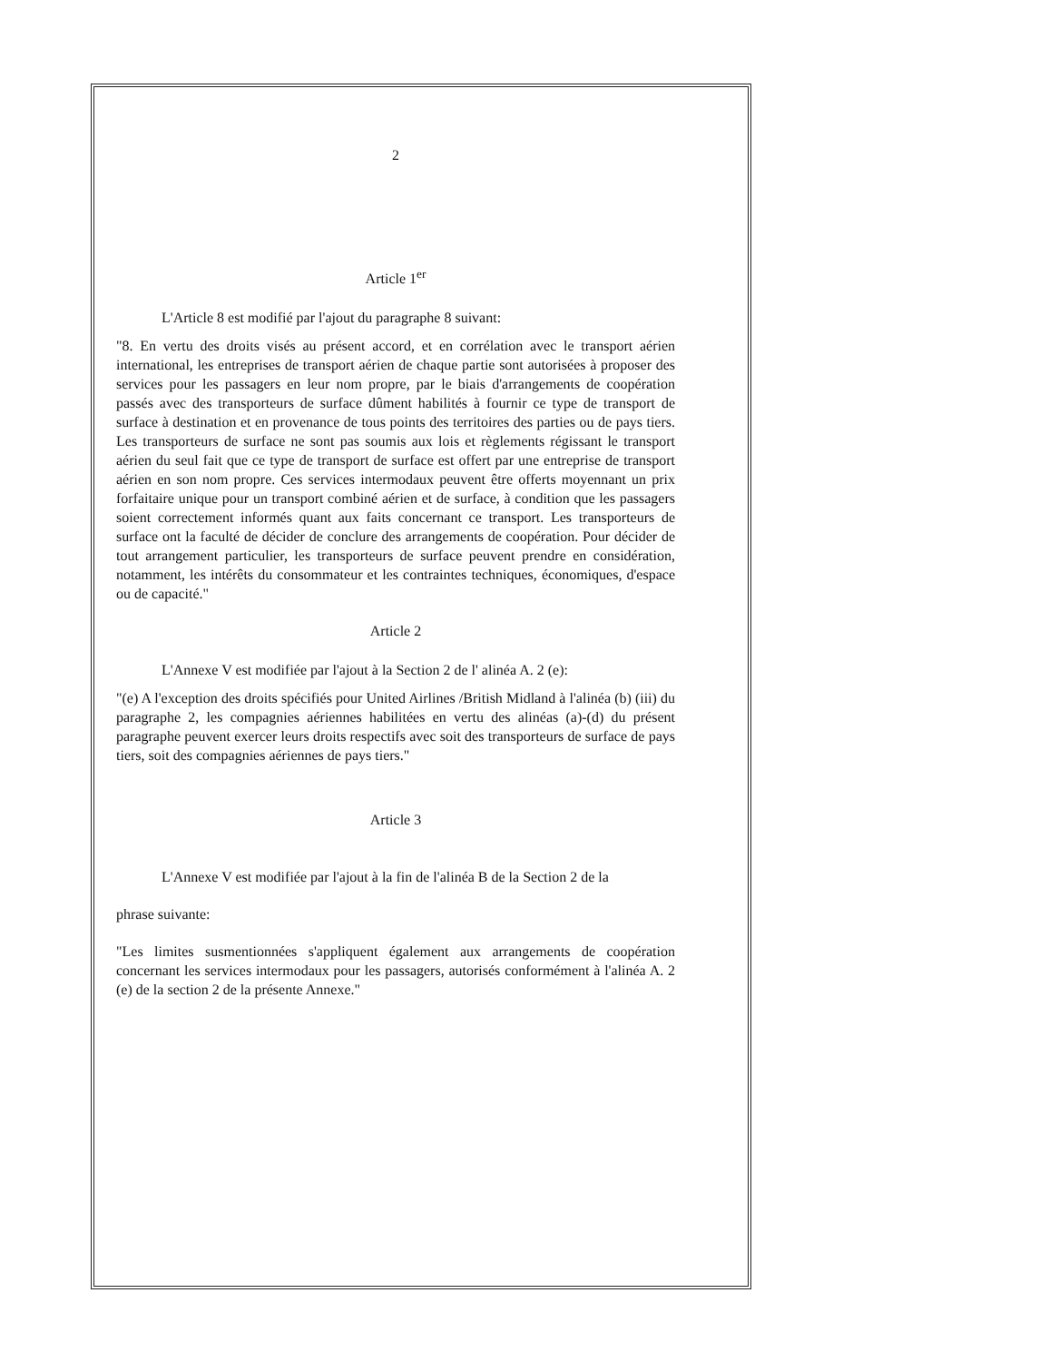2
Article 1<sup>er</sup>
L'Article 8 est modifié par l'ajout du paragraphe 8 suivant:
"8. En vertu des droits visés au présent accord, et en corrélation avec le transport aérien international, les entreprises de transport aérien de chaque partie sont autorisées à proposer des services pour les passagers en leur nom propre, par le biais d'arrangements de coopération passés avec des transporteurs de surface dûment habilités à fournir ce type de transport de surface à destination et en provenance de tous points des territoires des parties ou de pays tiers. Les transporteurs de surface ne sont pas soumis aux lois et règlements régissant le transport aérien du seul fait que ce type de transport de surface est offert par une entreprise de transport aérien en son nom propre. Ces services intermodaux peuvent être offerts moyennant un prix forfaitaire unique pour un transport combiné aérien et de surface, à condition que les passagers soient correctement informés quant aux faits concernant ce transport. Les transporteurs de surface ont la faculté de décider de conclure des arrangements de coopération. Pour décider de tout arrangement particulier, les transporteurs de surface peuvent prendre en considération, notamment, les intérêts du consommateur et les contraintes techniques, économiques, d'espace ou de capacité."
Article 2
L'Annexe V est modifiée par l'ajout à la Section 2 de l' alinéa A. 2 (e):
"(e) A l'exception des droits spécifiés pour United Airlines /British Midland à l'alinéa (b) (iii) du paragraphe 2, les compagnies aériennes habilitées en vertu des alinéas (a)-(d) du présent paragraphe peuvent exercer leurs droits respectifs avec soit des transporteurs de surface de pays tiers, soit des compagnies aériennes de pays tiers."
Article 3
L'Annexe V est modifiée par l'ajout à la fin de l'alinéa B de la Section 2 de la
phrase suivante:
"Les limites susmentionnées s'appliquent également aux arrangements de coopération concernant les services intermodaux pour les passagers, autorisés conformément à l'alinéa A. 2 (e) de la section 2 de la présente Annexe."